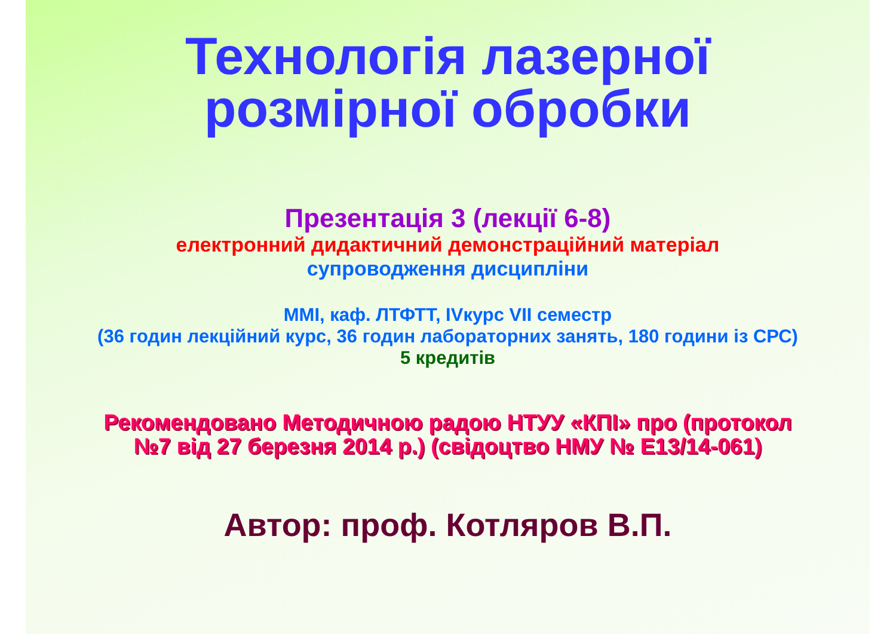Технологія лазерної
розмірної обробки
Презентація 3 (лекції 6-8)
електронний дидактичний демонстраційний матеріал
супроводження дисципліни
ММІ, каф. ЛТФТТ, IVкурс VII семестр
(36 годин лекційний курс, 36 годин лабораторних занять, 180 години із СРС)
5 кредитів
Рекомендовано Методичною радою НТУУ «КПІ» про (протокол
№7 від 27 березня 2014 р.) (свідоцтво НМУ № Е13/14-061)
Автор: проф. Котляров В.П.